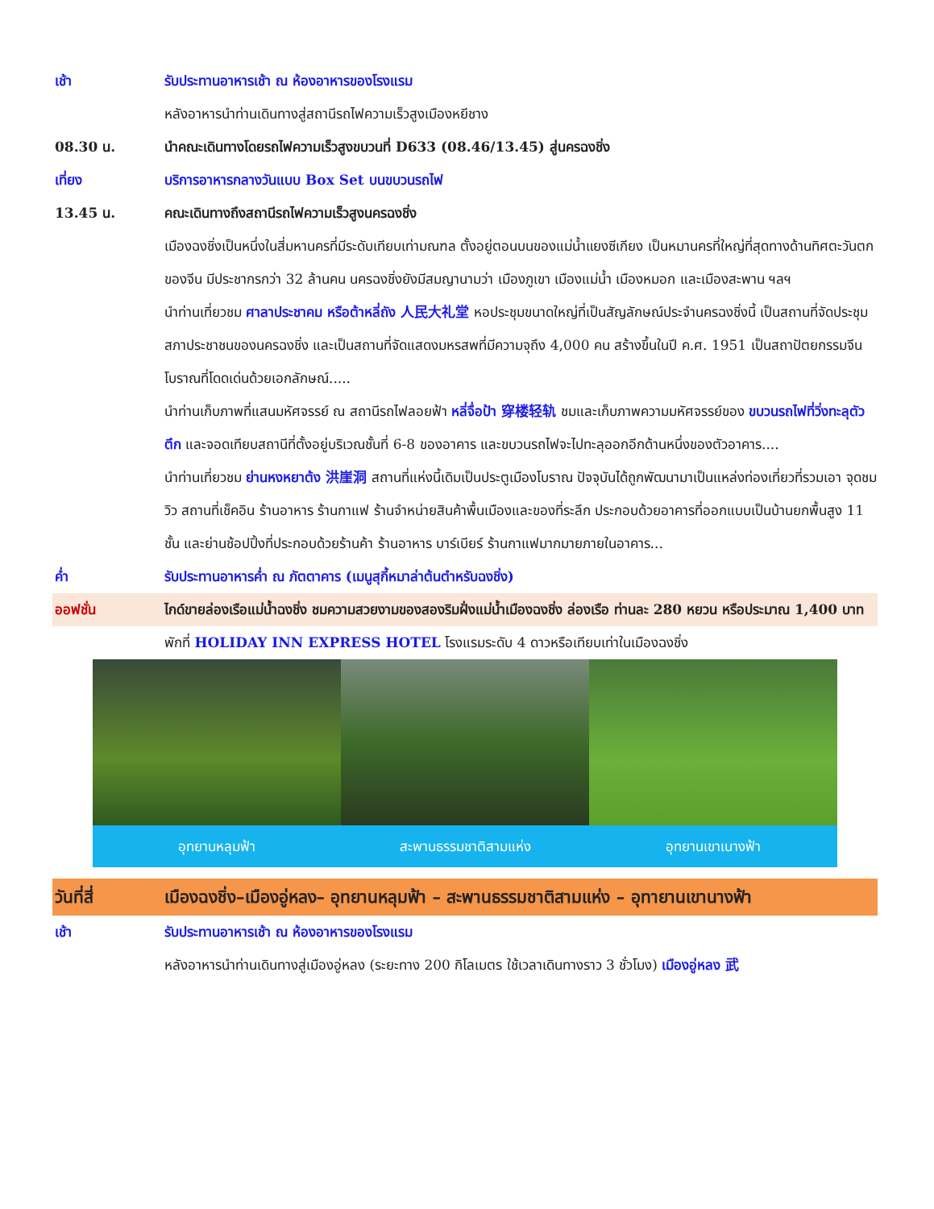เช้า รับประทานอาหารเช้า ณ ห้องอาหารของโรงแรม
หลังอาหารนำท่านเดินทางสู่สถานีรถไฟความเร็วสูงเมืองหยีชาง
08.30 น. นำคณะเดินทางโดยรถไฟความเร็วสูงขบวนที่ D633 (08.46/13.45) สู่นครฉงชิ่ง
เที่ยง บริการอาหารกลางวันแบบ Box Set บนขบวนรถไฟ
13.45 น. คณะเดินทางถึงสถานีรถไฟความเร็วสูงนครฉงชิ่ง
เมืองฉงชิ่งเป็นหนึ่งในสี่มหานครที่มีระดับเทียบเท่ามณฑล ตั้งอยู่ตอนบนของแม่น้ำแยงซีเกียง เป็นหมานครที่ใหญ่ที่สุดทางด้านทิศตะวันตกของจีน มีประชากรกว่า 32 ล้านคน นครฉงชิ่งยังมีสมญานามว่า เมืองภูเขา เมืองแม่น้ำ เมืองหมอก และเมืองสะพาน ฯลฯ
นำท่านเที่ยวชม ศาลาประชาคม หรือต้าหลี่ถัง 人民大礼堂 หอประชุมขนาดใหญ่ที่เป็นสัญลักษณ์ประจำนครฉงชิ่งนี้ เป็นสถานที่จัดประชุมสภาประชาชนของนครฉงชิ่ง และเป็นสถานที่จัดแสดงมหรสพที่มีความจุถึง 4,000 คน สร้างขึ้นในปี ค.ศ. 1951 เป็นสถาปัตยกรรมจีนโบราณที่โดดเด่นด้วยเอกลักษณ์.....
นำท่านเก็บภาพที่แสนมหัศจรรย์ ณ สถานีรถไฟลอยฟ้า หลี่จื่อป้า 穿楼轻轨 ชมและเก็บภาพความมหัศจรรย์ของ ขบวนรถไฟที่วิ่งทะลุตัวตึก และจอดเทียบสถานีที่ตั้งอยู่บริเวณชั้นที่ 6-8 ของอาคาร และขบวนรถไฟจะไปทะลุออกอีกด้านหนึ่งของตัวอาคาร....
นำท่านเที่ยวชม ย่านหงหยาต้ง 洪崖洞 สถานที่แห่งนี้เดิมเป็นประตูเมืองโบราณ ปัจจุบันได้ถูกพัฒนามาเป็นแหล่งท่องเที่ยวที่รวมเอา จุดชมวิว สถานที่เช็คอิน ร้านอาหาร ร้านกาแฟ ร้านจำหน่ายสินค้าพื้นเมืองและของที่ระลึก ประกอบด้วยอาคารที่ออกแบบเป็นบ้านยกพื้นสูง 11 ชั้น และย่านช้อปปิ้งที่ประกอบด้วยร้านค้า ร้านอาหาร บาร์เบียร์ ร้านกาแฟมากมายภายในอาคาร...
ค่ำ รับประทานอาหารค่ำ ณ ภัตตาคาร (เมนูสุกี้หมาล่าต้นตำหรับฉงชิ่ง)
ออฟชั่น ไกด์ขายล่องเรือแม่น้ำฉงชิ่ง ชมความสวยงามของสองริมฝั่งแม่น้ำเมืองฉงชิ่ง ล่องเรือ ท่านละ 280 หยวน หรือประมาณ 1,400 บาท
พักที่ HOLIDAY INN EXPRESS HOTEL โรงแรมระดับ 4 ดาวหรือเทียบเท่าในเมืองฉงชิ่ง
อุทยานหลุมฟ้า สะพานธรรมชาติสามแห่ง อุทยานเขาเนางฟ้า
วันที่สี่ เมืองฉงชิ่ง–เมืองอู่หลง– อุทยานหลุมฟ้า – สะพานธรรมชาติสามแห่ง – อุทายานเขานางฟ้า
เช้า รับประทานอาหารเช้า ณ ห้องอาหารของโรงแรม
หลังอาหารนำท่านเดินทางสู่เมืองอู่หลง (ระยะทาง 200 กิโลเมตร ใช้เวลาเดินทางราว 3 ชั่วโมง) เมืองอู่หลง 武